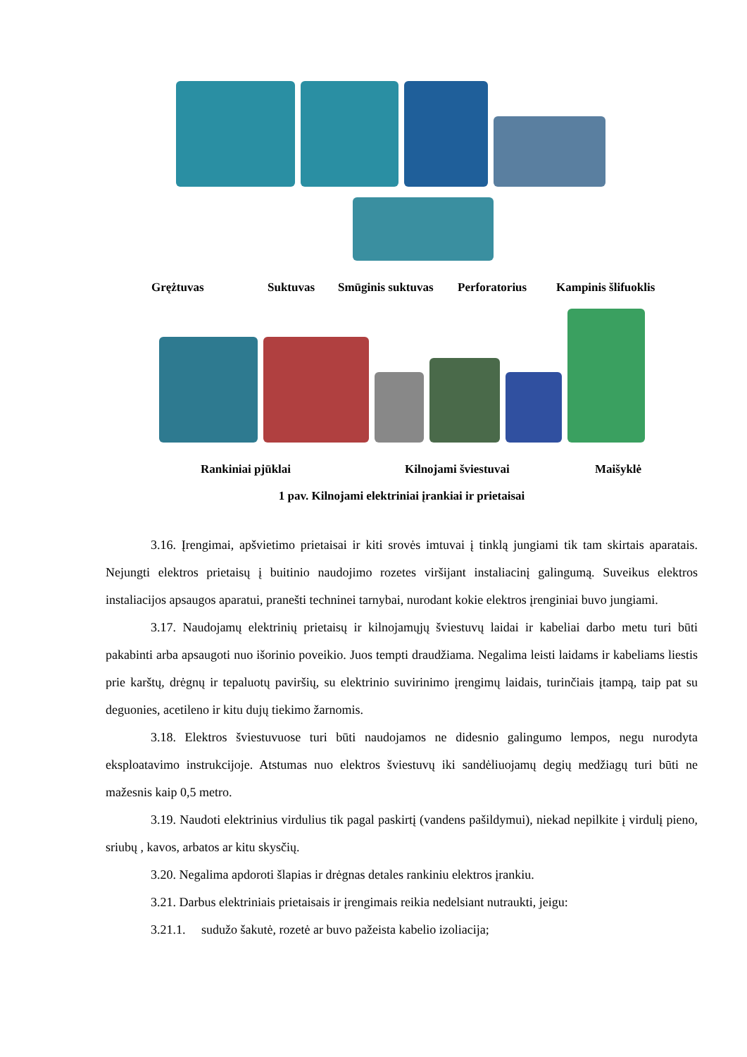Grężtuvas Suktuvas Smūginis suktuvas Perforatorius Kampinis šlifuoklis
Rankiniai pjūklai Kilnojami šviestuvai Maišyklė
1 pav. Kilnojami elektriniai įrankiai ir prietaisai
3.16. Įrengimai, apšvietimo prietaisai ir kiti srovės imtuvai į tinklą jungiami tik tam skirtais aparatais. Nejungti elektros prietaisų į buitinio naudojimo rozetes viršijant instaliacinį galingumą. Suveikus elektros instaliacijos apsaugos aparatui, pranešti techninei tarnybai, nurodant kokie elektros įrenginiai buvo jungiami.
3.17. Naudojamų elektrinių prietaisų ir kilnojamųjų šviestuvų laidai ir kabeliai darbo metu turi būti pakabinti arba apsaugoti nuo išorinio poveikio. Juos tempti draudžiama. Negalima leisti laidams ir kabeliams liestis prie karštų, drėgnų ir tepaluotų paviršių, su elektrinio suvirinimo įrengimų laidais, turinčiais įtampą, taip pat su deguonies, acetileno ir kitu dujų tiekimo žarnomis.
3.18. Elektros šviestuvuose turi būti naudojamos ne didesnio galingumo lempos, negu nurodyta eksploatavimo instrukcijoje. Atstumas nuo elektros šviestuvų iki sandėliuojamų degių medžiagų turi būti ne mažesnis kaip 0,5 metro.
3.19. Naudoti elektrinius virdulius tik pagal paskirtį (vandens pašildymui), niekad nepilkite į virdulį pieno, sriubų , kavos, arbatos ar kitu skysčių.
3.20. Negalima apdoroti šlapias ir drėgnas detales rankiniu elektros įrankiu.
3.21. Darbus elektriniais prietaisais ir įrengimais reikia nedelsiant nutraukti, jeigu:
3.21.1. sudužo šakutė, rozetė ar buvo pažeista kabelio izoliacija;